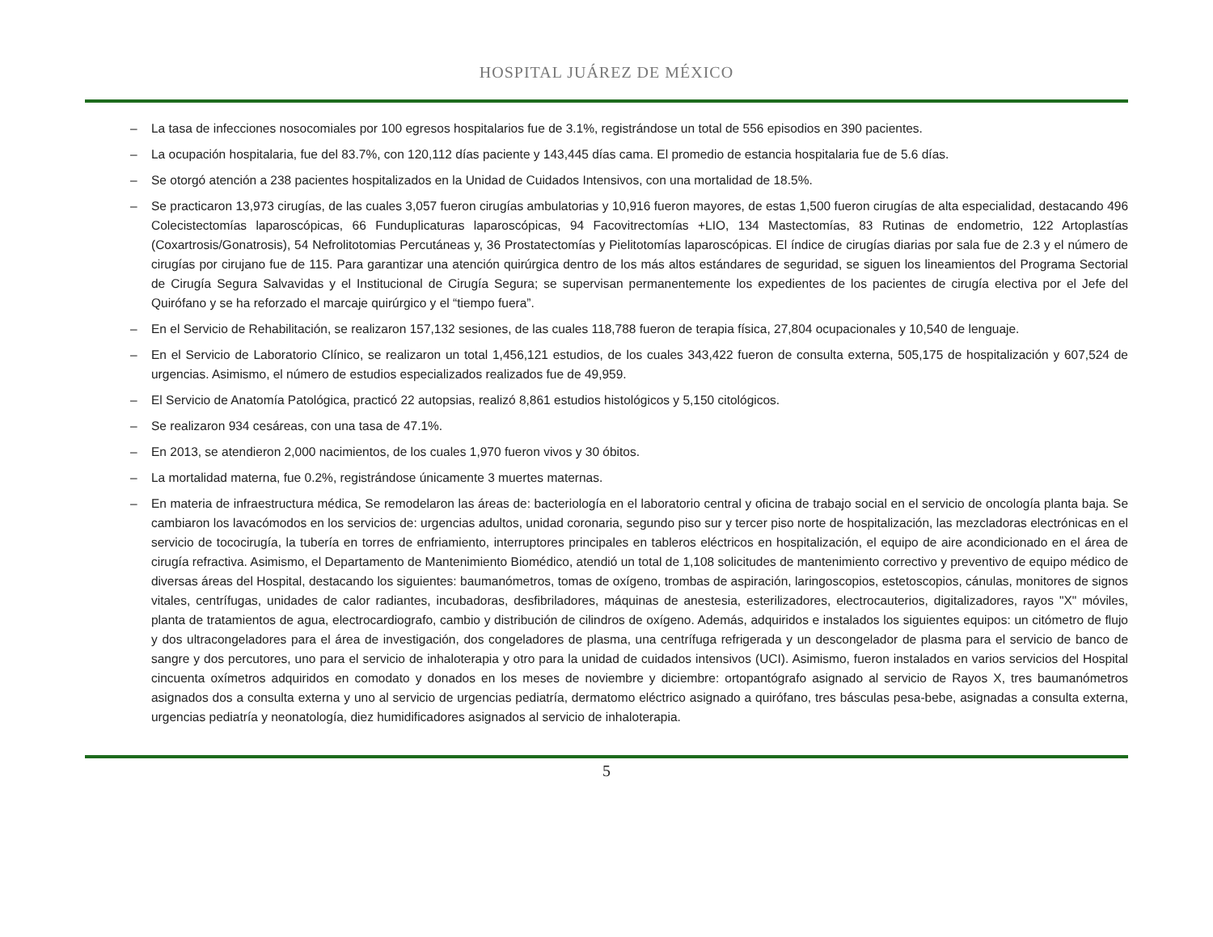HOSPITAL JUÁREZ DE MÉXICO
– La tasa de infecciones nosocomiales por 100 egresos hospitalarios fue de 3.1%, registrándose un total de 556 episodios en 390 pacientes.
– La ocupación hospitalaria, fue del 83.7%, con 120,112 días paciente y 143,445 días cama. El promedio de estancia hospitalaria fue de 5.6 días.
– Se otorgó atención a 238 pacientes hospitalizados en la Unidad de Cuidados Intensivos, con una mortalidad de 18.5%.
– Se practicaron 13,973 cirugías, de las cuales 3,057 fueron cirugías ambulatorias y 10,916 fueron mayores, de estas 1,500 fueron cirugías de alta especialidad, destacando 496 Colecistectomías laparoscópicas, 66 Funduplicaturas laparoscópicas, 94 Facovitrectomías +LIO, 134 Mastectomías, 83 Rutinas de endometrio, 122 Artoplastías (Coxartrosis/Gonatrosis), 54 Nefrolitotomias Percutáneas y, 36 Prostatectomías y Pielitotomías laparoscópicas. El índice de cirugías diarias por sala fue de 2.3 y el número de cirugías por cirujano fue de 115. Para garantizar una atención quirúrgica dentro de los más altos estándares de seguridad, se siguen los lineamientos del Programa Sectorial de Cirugía Segura Salvavidas y el Institucional de Cirugía Segura; se supervisan permanentemente los expedientes de los pacientes de cirugía electiva por el Jefe del Quirófano y se ha reforzado el marcaje quirúrgico y el “tiempo fuera”.
– En el Servicio de Rehabilitación, se realizaron 157,132 sesiones, de las cuales 118,788 fueron de terapia física, 27,804 ocupacionales y 10,540 de lenguaje.
– En el Servicio de Laboratorio Clínico, se realizaron un total 1,456,121 estudios, de los cuales 343,422 fueron de consulta externa, 505,175 de hospitalización y 607,524 de urgencias. Asimismo, el número de estudios especializados realizados fue de 49,959.
– El Servicio de Anatomía Patológica, practicó 22 autopsias, realizó 8,861 estudios histológicos y 5,150 citológicos.
– Se realizaron 934 cesáreas, con una tasa de 47.1%.
– En 2013, se atendieron 2,000 nacimientos, de los cuales 1,970 fueron vivos y 30 óbitos.
– La mortalidad materna, fue 0.2%, registrándose únicamente 3 muertes maternas.
– En materia de infraestructura médica, Se remodelaron las áreas de: bacteriología en el laboratorio central y oficina de trabajo social en el servicio de oncología planta baja. Se cambiaron los lavacómodos en los servicios de: urgencias adultos, unidad coronaria, segundo piso sur y tercer piso norte de hospitalización, las mezcladoras electrónicas en el servicio de tococirugía, la tubería en torres de enfriamiento, interruptores principales en tableros eléctricos en hospitalización, el equipo de aire acondicionado en el área de cirugía refractiva. Asimismo, el Departamento de Mantenimiento Biomédico, atendió un total de 1,108 solicitudes de mantenimiento correctivo y preventivo de equipo médico de diversas áreas del Hospital, destacando los siguientes: baumanómetros, tomas de oxígeno, trombas de aspiración, laringoscopios, estetoscopios, cánulas, monitores de signos vitales, centrífugas, unidades de calor radiantes, incubadoras, desfibriladores, máquinas de anestesia, esterilizadores, electrocauterios, digitalizadores, rayos "X" móviles, planta de tratamientos de agua, electrocardiografo, cambio y distribución de cilindros de oxígeno. Además, adquiridos e instalados los siguientes equipos: un citómetro de flujo y dos ultracongeladores para el área de investigación, dos congeladores de plasma, una centrífuga refrigerada y un descongelador de plasma para el servicio de banco de sangre y dos percutores, uno para el servicio de inhaloterapia y otro para la unidad de cuidados intensivos (UCI). Asimismo, fueron instalados en varios servicios del Hospital cincuenta oxímetros adquiridos en comodato y donados en los meses de noviembre y diciembre: ortopantógrafo asignado al servicio de Rayos X, tres baumanómetros asignados dos a consulta externa y uno al servicio de urgencias pediatría, dermatomo eléctrico asignado a quirófano, tres básculas pesa-bebe, asignadas a consulta externa, urgencias pediatría y neonatología, diez humidificadores asignados al servicio de inhaloterapia.
5